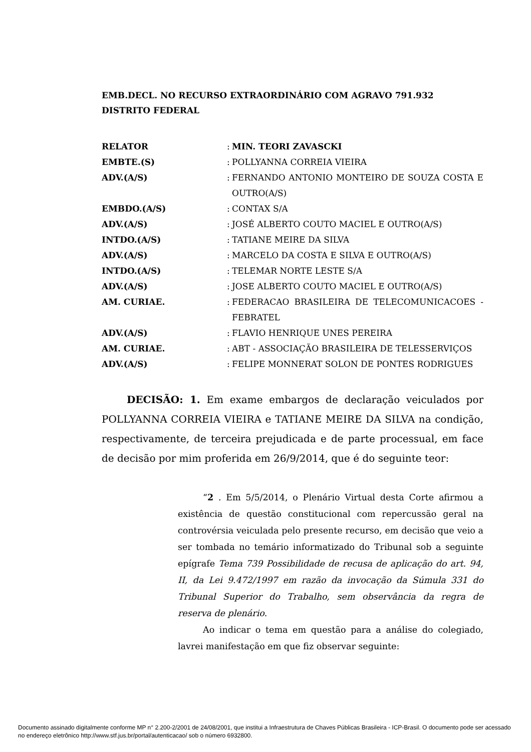EMB.DECL. NO RECURSO EXTRAORDINÁRIO COM AGRAVO 791.932
DISTRITO FEDERAL
| RELATOR | : | MIN. TEORI ZAVASCKI |
| EMBTE.(S) | : | POLLYANNA CORREIA VIEIRA |
| ADV.(A/S) | : | FERNANDO ANTONIO MONTEIRO DE SOUZA COSTA E OUTRO(A/S) |
| EMBDO.(A/S) | : | CONTAX S/A |
| ADV.(A/S) | : | JOSÉ ALBERTO COUTO MACIEL E OUTRO(A/S) |
| INTDO.(A/S) | : | TATIANE MEIRE DA SILVA |
| ADV.(A/S) | : | MARCELO DA COSTA E SILVA E OUTRO(A/S) |
| INTDO.(A/S) | : | TELEMAR NORTE LESTE S/A |
| ADV.(A/S) | : | JOSE ALBERTO COUTO MACIEL E OUTRO(A/S) |
| AM. CURIAE. | : | FEDERACAO BRASILEIRA DE TELECOMUNICACOES - FEBRATEL |
| ADV.(A/S) | : | FLAVIO HENRIQUE UNES PEREIRA |
| AM. CURIAE. | : | ABT - ASSOCIAÇÃO BRASILEIRA DE TELESSERVIÇOS |
| ADV.(A/S) | : | FELIPE MONNERAT SOLON DE PONTES RODRIGUES |
DECISÃO: 1. Em exame embargos de declaração veiculados por POLLYANNA CORREIA VIEIRA e TATIANE MEIRE DA SILVA na condição, respectivamente, de terceira prejudicada e de parte processual, em face de decisão por mim proferida em 26/9/2014, que é do seguinte teor:
“2 . Em 5/5/2014, o Plenário Virtual desta Corte afirmou a existência de questão constitucional com repercussão geral na controvérsia veiculada pelo presente recurso, em decisão que veio a ser tombada no temário informatizado do Tribunal sob a seguinte epígrafe Tema 739 Possibilidade de recusa de aplicação do art. 94, II, da Lei 9.472/1997 em razão da invocação da Súmula 331 do Tribunal Superior do Trabalho, sem observância da regra de reserva de plenário.
Ao indicar o tema em questão para a análise do colegiado, lavrei manifestação em que fiz observar seguinte:
Documento assinado digitalmente conforme MP n° 2.200-2/2001 de 24/08/2001, que institui a Infraestrutura de Chaves Públicas Brasileira - ICP-Brasil. O documento pode ser acessado no endereço eletrônico http://www.stf.jus.br/portal/autenticacao/ sob o número 6932800.